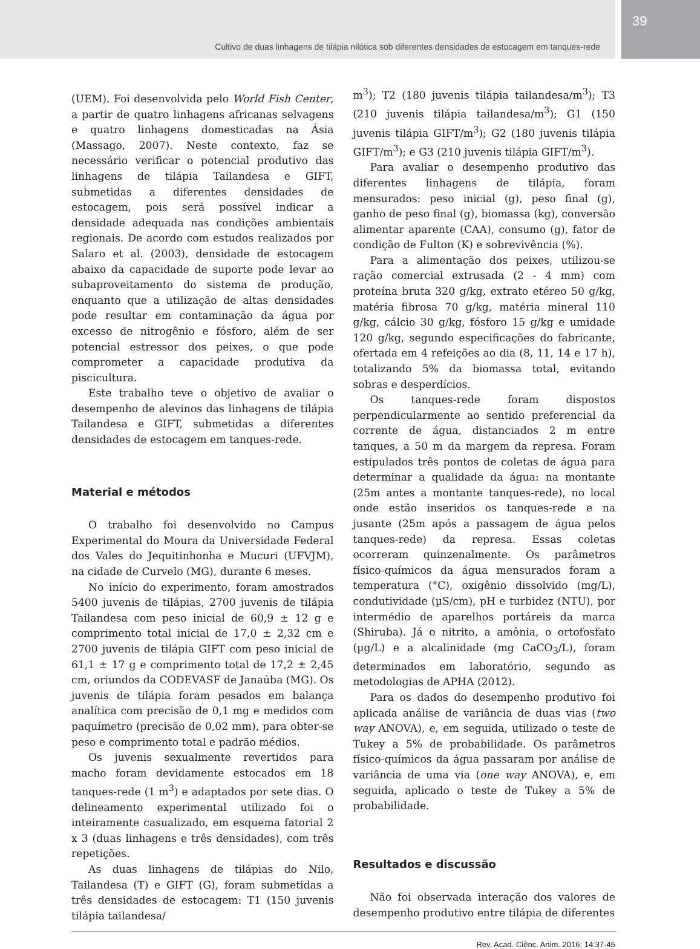Cultivo de duas linhagens de tilápia nilótica sob diferentes densidades de estocagem em tanques-rede
39
(UEM). Foi desenvolvida pelo World Fish Center, a partir de quatro linhagens africanas selvagens e quatro linhagens domesticadas na Ásia (Massago, 2007). Neste contexto, faz se necessário verificar o potencial produtivo das linhagens de tilápia Tailandesa e GIFT, submetidas a diferentes densidades de estocagem, pois será possível indicar a densidade adequada nas condições ambientais regionais. De acordo com estudos realizados por Salaro et al. (2003), densidade de estocagem abaixo da capacidade de suporte pode levar ao subaproveitamento do sistema de produção, enquanto que a utilização de altas densidades pode resultar em contaminação da água por excesso de nitrogênio e fósforo, além de ser potencial estressor dos peixes, o que pode comprometer a capacidade produtiva da piscicultura.
Este trabalho teve o objetivo de avaliar o desempenho de alevinos das linhagens de tilápia Tailandesa e GIFT, submetidas a diferentes densidades de estocagem em tanques-rede.
Material e métodos
O trabalho foi desenvolvido no Campus Experimental do Moura da Universidade Federal dos Vales do Jequitinhonha e Mucuri (UFVJM), na cidade de Curvelo (MG), durante 6 meses.
No início do experimento, foram amostrados 5400 juvenis de tilápias, 2700 juvenis de tilápia Tailandesa com peso inicial de 60,9 ± 12 g e comprimento total inicial de 17,0 ± 2,32 cm e 2700 juvenis de tilápia GIFT com peso inicial de 61,1 ± 17 g e comprimento total de 17,2 ± 2,45 cm, oriundos da CODEVASF de Janaúba (MG). Os juvenis de tilápia foram pesados em balança analítica com precisão de 0,1 mg e medidos com paquímetro (precisão de 0,02 mm), para obter-se peso e comprimento total e padrão médios.
Os juvenis sexualmente revertidos para macho foram devidamente estocados em 18 tanques-rede (1 m<sup>3</sup>) e adaptados por sete dias. O delineamento experimental utilizado foi o inteiramente casualizado, em esquema fatorial 2 x 3 (duas linhagens e três densidades), com três repetições.
As duas linhagens de tilápias do Nilo, Tailandesa (T) e GIFT (G), foram submetidas a três densidades de estocagem: T1 (150 juvenis tilápia tailandesa/
m<sup>3</sup>); T2 (180 juvenis tilápia tailandesa/m<sup>3</sup>); T3 (210 juvenis tilápia tailandesa/m<sup>3</sup>); G1 (150 juvenis tilápia GIFT/m<sup>3</sup>); G2 (180 juvenis tilápia GIFT/m<sup>3</sup>); e G3 (210 juvenis tilápia GIFT/m<sup>3</sup>).
Para avaliar o desempenho produtivo das diferentes linhagens de tilápia, foram mensurados: peso inicial (g), peso final (g), ganho de peso final (g), biomassa (kg), conversão alimentar aparente (CAA), consumo (g), fator de condição de Fulton (K) e sobrevivência (%).
Para a alimentação dos peixes, utilizou-se ração comercial extrusada (2 - 4 mm) com proteína bruta 320 g/kg, extrato etéreo 50 g/kg, matéria fibrosa 70 g/kg, matéria mineral 110 g/kg, cálcio 30 g/kg, fósforo 15 g/kg e umidade 120 g/kg, segundo especificações do fabricante, ofertada em 4 refeições ao dia (8, 11, 14 e 17 h), totalizando 5% da biomassa total, evitando sobras e desperdícios.
Os tanques-rede foram dispostos perpendicularmente ao sentido preferencial da corrente de água, distanciados 2 m entre tanques, a 50 m da margem da represa. Foram estipulados três pontos de coletas de água para determinar a qualidade da água: na montante (25m antes a montante tanques-rede), no local onde estão inseridos os tanques-rede e na jusante (25m após a passagem de água pelos tanques-rede) da represa. Essas coletas ocorreram quinzenalmente. Os parâmetros físico-químicos da água mensurados foram a temperatura (°C), oxigênio dissolvido (mg/L), condutividade (µS/cm), pH e turbidez (NTU), por intermédio de aparelhos portáreis da marca (Shiruba). Já o nitrito, a amônia, o ortofosfato (µg/L) e a alcalinidade (mg CaCO<sub>3</sub>/L), foram determinados em laboratório, segundo as metodologias de APHA (2012).
Para os dados do desempenho produtivo foi aplicada análise de variância de duas vias (two way ANOVA), e, em seguida, utilizado o teste de Tukey a 5% de probabilidade. Os parâmetros físico-químicos da água passaram por análise de variância de uma via (one way ANOVA), e, em seguida, aplicado o teste de Tukey a 5% de probabilidade.
Resultados e discussão
Não foi observada interação dos valores de desempenho produtivo entre tilápia de diferentes
Rev. Acad. Ciênc. Anim. 2016; 14:37-45